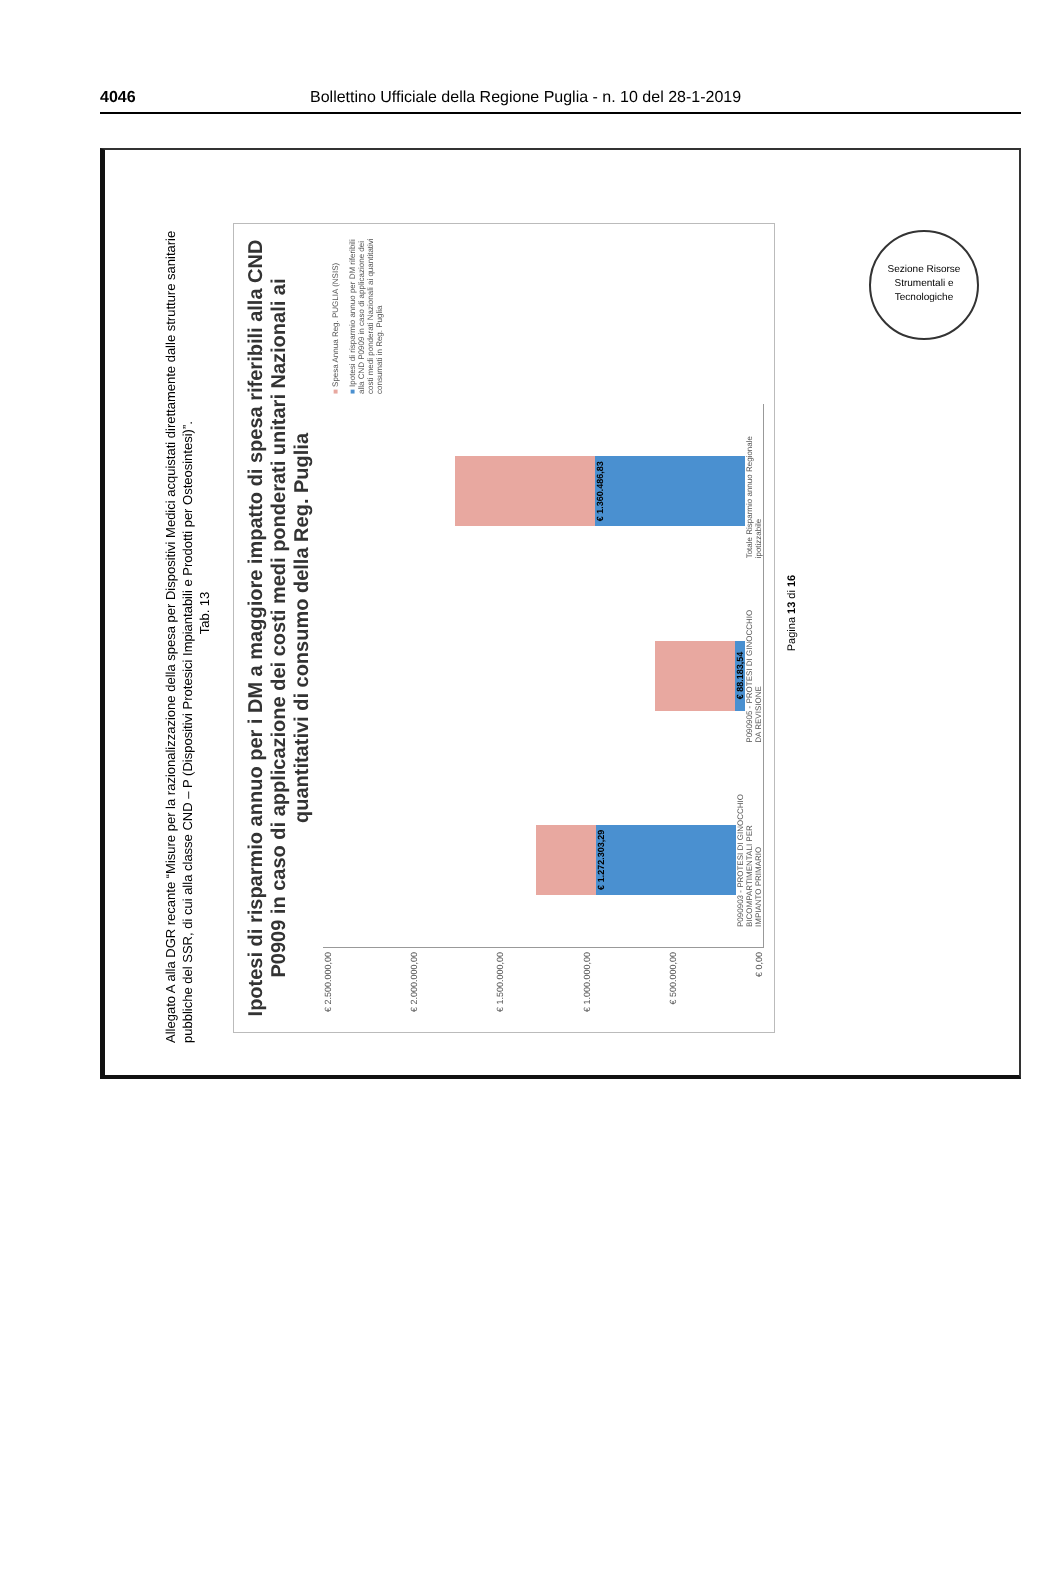4046 Bollettino Ufficiale della Regione Puglia - n. 10 del 28-1-2019
Sezione Risorse Strumentali e Tecnologiche
Allegato A alla DGR recante “Misure per la razionalizzazione della spesa per Dispositivi Medici acquistati direttamente dalle strutture sanitarie pubbliche del SSR, di cui alla classe CND – P (Dispositivi Protesici Impiantabili e Prodotti per Osteosintesi)”.
Tab. 13
Ipotesi di risparmio annuo per i DM a maggiore impatto di spesa riferibili alla CND P0909 in caso di applicazione dei costi medi ponderati unitari Nazionali ai quantitativi di consumo della Reg. Puglia
€ 2.500.000,00
€ 2.000.000,00
€ 1.500.000,00
€ 1.000.000,00
€ 500.000,00
€ 0,00
€ 1.272.303,29
P090903 - PROTESI DI GINOCCHIO BICOMPARTIMENTALI PER IMPIANTO PRIMARIO
€ 88.183,54
P090905 - PROTESI DI GINOCCHIO DA REVISIONE
€ 1.360.486,83
Totale Risparmio annuo Regionale ipotizzabile
■ Spesa Annua Reg. PUGLIA (NSIS)
■ Ipotesi di risparmio annuo per DM riferibili alla CND P0909 in caso di applicazione dei costi medi ponderati Nazionali ai quantitativi consumati in Reg. Puglia
Pagina 13 di 16